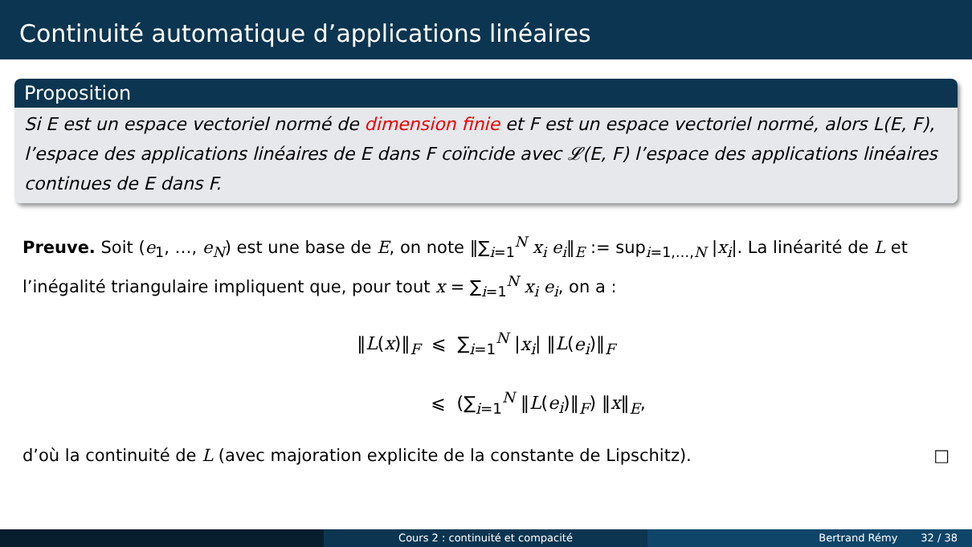Continuité automatique d’applications linéaires
Proposition
Si E est un espace vectoriel normé de dimension finie et F est un espace vectoriel normé, alors L(E, F), l’espace des applications linéaires de E dans F coïncide avec 𝓛(E, F) l’espace des applications linéaires continues de E dans F.
Preuve. Soit (e<sub>1</sub>, …, e<sub>N</sub>) est une base de E, on note ‖∑<sub>i=1</sub><sup>N</sup> x<sub>i</sub> e<sub>i</sub>‖<sub>E</sub> := sup<sub>i=1,…,N</sub> |x<sub>i</sub>|. La linéarité de L et l’inégalité triangulaire impliquent que, pour tout x = ∑<sub>i=1</sub><sup>N</sup> x<sub>i</sub> e<sub>i</sub>, on a :
‖L(x)‖<sub>F</sub> ⩽ ∑<sub>i=1</sub><sup>N</sup> |x<sub>i</sub>| ‖L(e<sub>i</sub>)‖<sub>F</sub>
⩽ (∑<sub>i=1</sub><sup>N</sup> ‖L(e<sub>i</sub>)‖<sub>F</sub>) ‖x‖<sub>E</sub>,
d’où la continuité de L (avec majoration explicite de la constante de Lipschitz). □
Cours 2 : continuité et compacité Bertrand Rémy 32 / 38